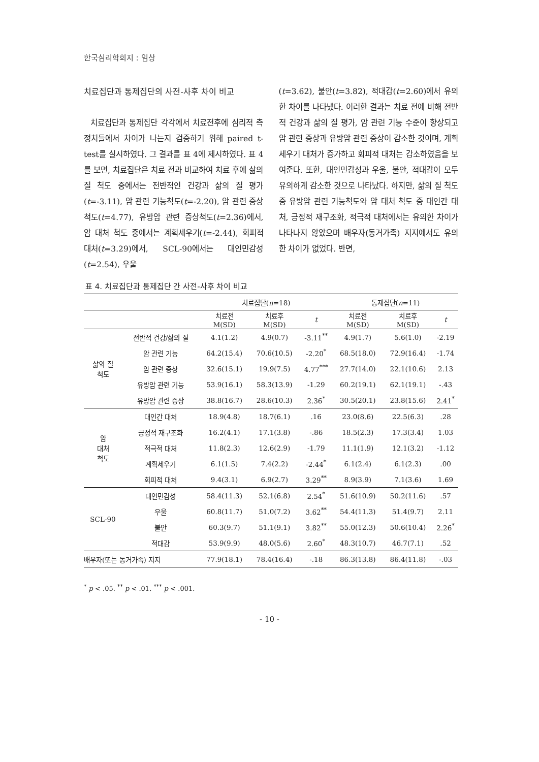한국심리학회지 : 임상
치료집단과 통제집단의 사전-사후 차이 비교
치료집단과 통제집단 각각에서 치료전후에 심리적 측정치들에서 차이가 나는지 검증하기 위해 paired t-test를 실시하였다. 그 결과를 표 4에 제시하였다. 표 4를 보면, 치료집단은 치료 전과 비교하여 치료 후에 삶의 질 척도 중에서는 전반적인 건강과 삶의 질 평가(t=-3.11), 암 관련 기능척도(t=-2.20), 암 관련 증상척도(t=4.77), 유방암 관련 증상척도(t=2.36)에서, 암 대처 척도 중에서는 계획세우기(t=-2.44), 회피적 대처(t=3.29)에서, SCL-90에서는 대인민감성(t=2.54), 우울
(t=3.62), 불안(t=3.82), 적대감(t=2.60)에서 유의한 차이를 나타냈다. 이러한 결과는 치료 전에 비해 전반적 건강과 삶의 질 평가, 암 관련 기능 수준이 향상되고 암 관련 증상과 유방암 관련 증상이 감소한 것이며, 계획세우기 대처가 증가하고 회피적 대처는 감소하였음을 보여준다. 또한, 대인민감성과 우울, 불안, 적대감이 모두 유의하게 감소한 것으로 나타났다. 하지만, 삶의 질 척도 중 유방암 관련 기능척도와 암 대처 척도 중 대인간 대처, 긍정적 재구조화, 적극적 대처에서는 유의한 차이가 나타나지 않았으며 배우자(동거가족) 지지에서도 유의한 차이가 없었다. 반면,
표 4. 치료집단과 통제집단 간 사전-사후 차이 비교
| | | 치료집단( n =18) | | | 통제집단( n =11) | | |
| --- | --- | --- | --- | --- | --- | --- | --- |
| | | 치료전 M(SD) | 치료후 M(SD) | t | 치료전 M(SD) | 치료후 M(SD) | t |
| 삶의 질 척도 | 전반적 건강/삶의 질 | 4.1(1.2) | 4.9(0.7) | -3.11<sup>**</sup> | 4.9(1.7) | 5.6(1.0) | -2.19 |
| | 암 관련 기능 | 64.2(15.4) | 70.6(10.5) | -2.20<sup>*</sup> | 68.5(18.0) | 72.9(16.4) | -1.74 |
| | 암 관련 증상 | 32.6(15.1) | 19.9(7.5) | 4.77<sup>***</sup> | 27.7(14.0) | 22.1(10.6) | 2.13 |
| | 유방암 관련 기능 | 53.9(16.1) | 58.3(13.9) | -1.29 | 60.2(19.1) | 62.1(19.1) | -.43 |
| | 유방암 관련 증상 | 38.8(16.7) | 28.6(10.3) | 2.36<sup>*</sup> | 30.5(20.1) | 23.8(15.6) | 2.41<sup>*</sup> |
| 암 대처 척도 | 대인간 대처 | 18.9(4.8) | 18.7(6.1) | .16 | 23.0(8.6) | 22.5(6.3) | .28 |
| | 긍정적 재구조화 | 16.2(4.1) | 17.1(3.8) | -.86 | 18.5(2.3) | 17.3(3.4) | 1.03 |
| | 적극적 대처 | 11.8(2.3) | 12.6(2.9) | -1.79 | 11.1(1.9) | 12.1(3.2) | -1.12 |
| | 계획세우기 | 6.1(1.5) | 7.4(2.2) | -2.44<sup>*</sup> | 6.1(2.4) | 6.1(2.3) | .00 |
| | 회피적 대처 | 9.4(3.1) | 6.9(2.7) | 3.29<sup>**</sup> | 8.9(3.9) | 7.1(3.6) | 1.69 |
| SCL-90 | 대인민감성 | 58.4(11.3) | 52.1(6.8) | 2.54<sup>*</sup> | 51.6(10.9) | 50.2(11.6) | .57 |
| | 우울 | 60.8(11.7) | 51.0(7.2) | 3.62<sup>**</sup> | 54.4(11.3) | 51.4(9.7) | 2.11 |
| | 불안 | 60.3(9.7) | 51.1(9.1) | 3.82<sup>**</sup> | 55.0(12.3) | 50.6(10.4) | 2.26<sup>*</sup> |
| | 적대감 | 53.9(9.9) | 48.0(5.6) | 2.60<sup>*</sup> | 48.3(10.7) | 46.7(7.1) | .52 |
| 배우자(또는 동거가족) 지지 | | 77.9(18.1) | 78.4(16.4) | -.18 | 86.3(13.8) | 86.4(11.8) | -.03 |
<sup>*</sup> p < .05. <sup>**</sup> p < .01. <sup>***</sup> p < .001.
- 10 -